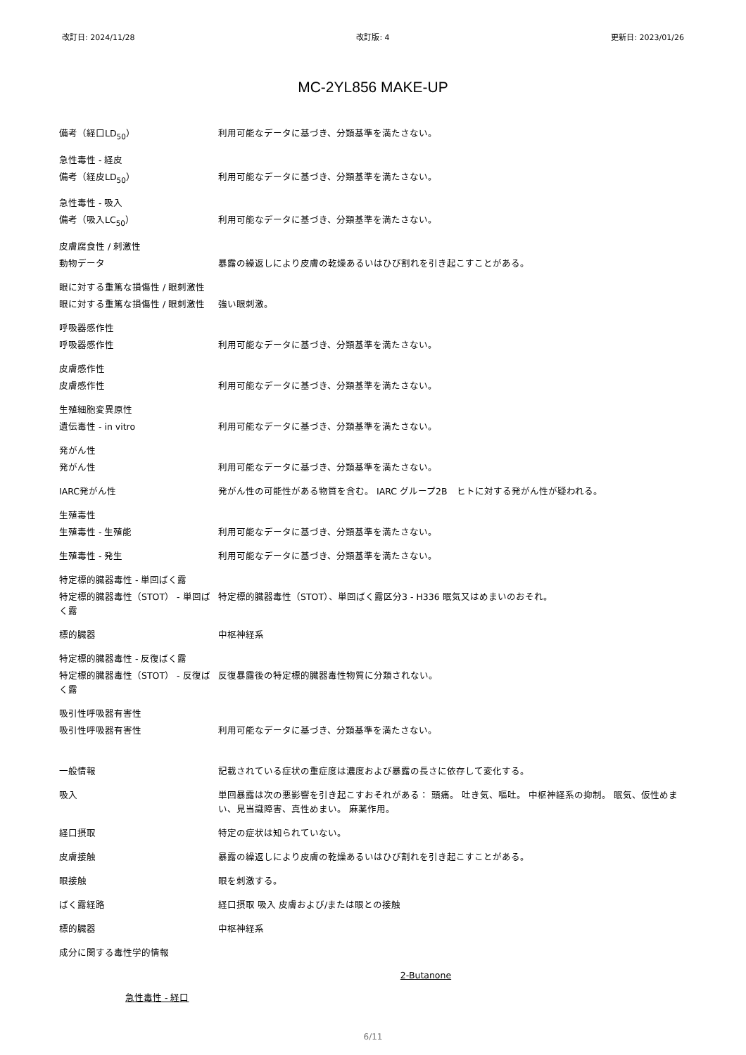改訂日: 2024/11/28 改訂版: 4 更新日: 2023/01/26
MC-2YL856 MAKE-UP
備考（経口LD<sub>50</sub>） 利用可能なデータに基づき、分類基準を満たさない。
急性毒性 - 経皮
備考（経皮LD<sub>50</sub>） 利用可能なデータに基づき、分類基準を満たさない。
急性毒性 - 吸入
備考（吸入LC<sub>50</sub>） 利用可能なデータに基づき、分類基準を満たさない。
皮膚腐食性 / 刺激性
動物データ 暴露の繰返しにより皮膚の乾燥あるいはひび割れを引き起こすことがある。
眼に対する重篤な損傷性 / 眼刺激性
眼に対する重篤な損傷性 / 眼刺激性 強い眼刺激。
呼吸器感作性
呼吸器感作性 利用可能なデータに基づき、分類基準を満たさない。
皮膚感作性
皮膚感作性 利用可能なデータに基づき、分類基準を満たさない。
生殖細胞変異原性
遺伝毒性 - in vitro 利用可能なデータに基づき、分類基準を満たさない。
発がん性
発がん性 利用可能なデータに基づき、分類基準を満たさない。
IARC発がん性 発がん性の可能性がある物質を含む。 IARC グループ2B　ヒトに対する発がん性が疑われる。
生殖毒性
生殖毒性 - 生殖能 利用可能なデータに基づき、分類基準を満たさない。
生殖毒性 - 発生 利用可能なデータに基づき、分類基準を満たさない。
特定標的臓器毒性 - 単回ばく露
特定標的臓器毒性（STOT） - 単回ばく露
特定標的臓器毒性（STOT）、単回ばく露区分3 - H336 眠気又はめまいのおそれ。
標的臓器 中枢神経系
特定標的臓器毒性 - 反復ばく露
特定標的臓器毒性（STOT） - 反復ばく露
反復暴露後の特定標的臓器毒性物質に分類されない。
吸引性呼吸器有害性
吸引性呼吸器有害性 利用可能なデータに基づき、分類基準を満たさない。
一般情報 記載されている症状の重症度は濃度および暴露の長さに依存して変化する。
吸入 単回暴露は次の悪影響を引き起こすおそれがある： 頭痛。 吐き気、嘔吐。 中枢神経系の抑制。 眠気、仮性めまい、見当識障害、真性めまい。 麻薬作用。
経口摂取 特定の症状は知られていない。
皮膚接触 暴露の繰返しにより皮膚の乾燥あるいはひび割れを引き起こすことがある。
眼接触 眼を刺激する。
ばく露経路 経口摂取 吸入 皮膚および/または眼との接触
標的臓器 中枢神経系
成分に関する毒性学的情報
2-Butanone
急性毒性 - 経口
6/11